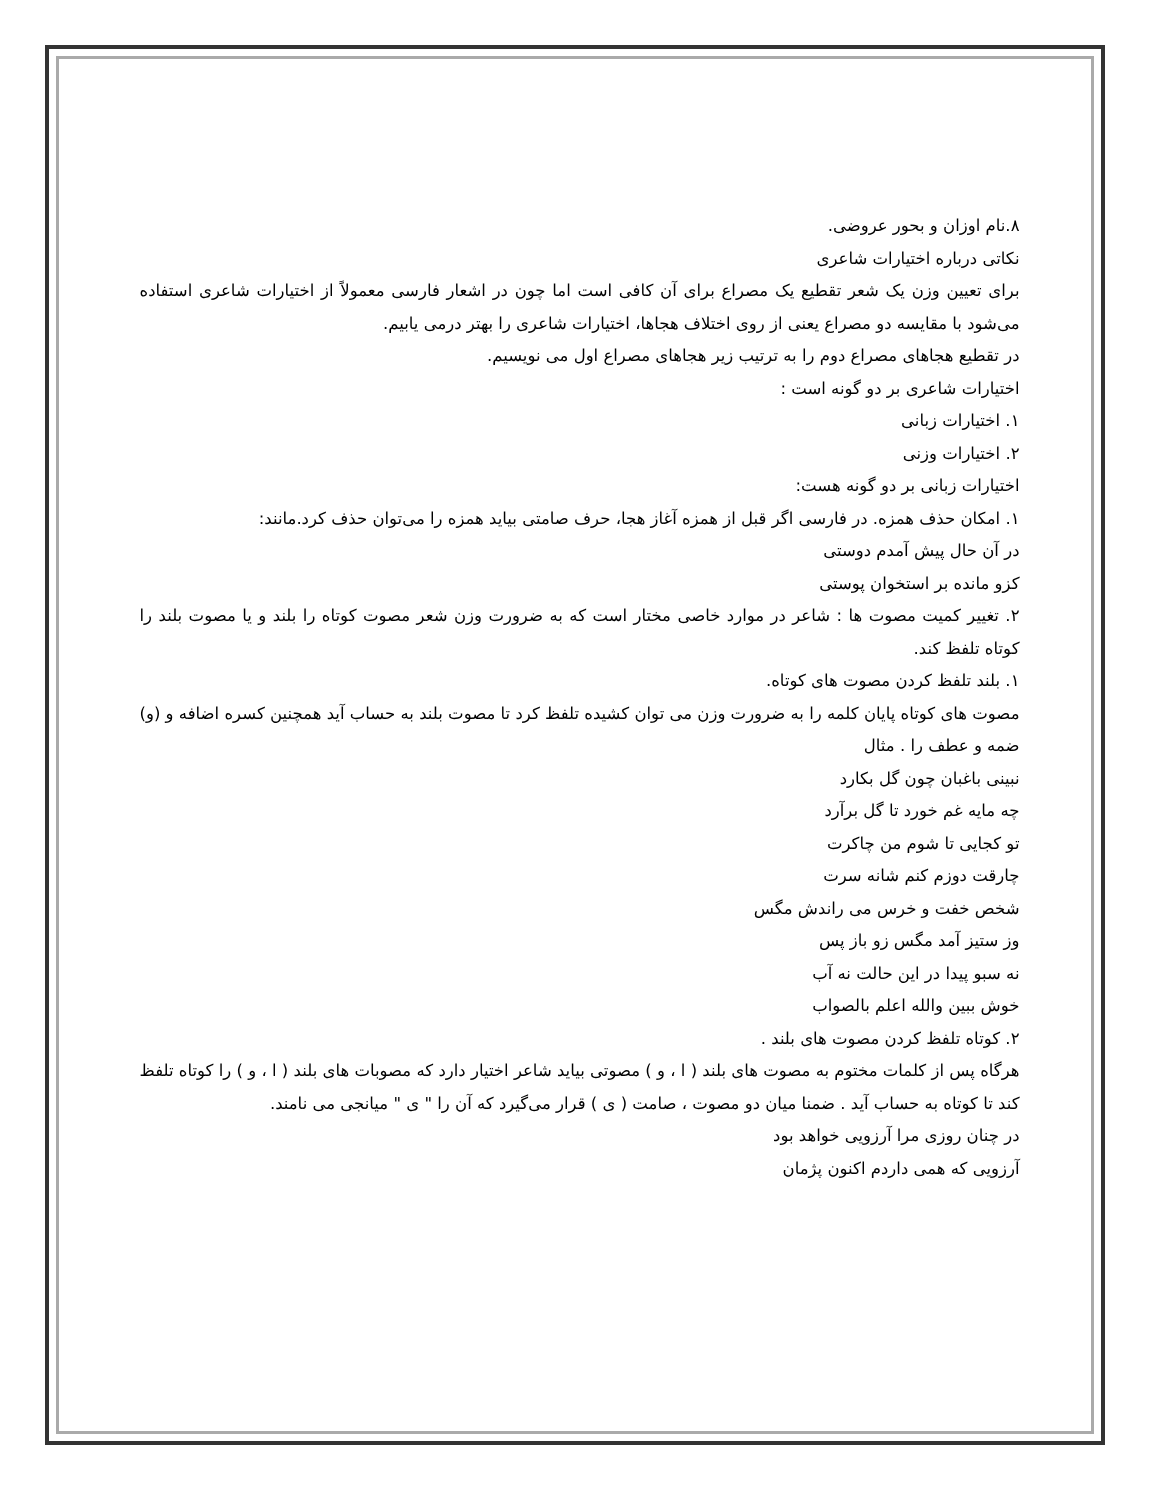۸.نام اوزان و بحور عروضی.
نکاتی درباره اختیارات شاعری
برای تعیین وزن یک شعر تقطیع یک مصراع برای آن کافی است اما چون در اشعار فارسی معمولاً از اختیارات شاعری استفاده می‌شود با مقایسه دو مصراع یعنی از روی اختلاف هجاها، اختیارات شاعری را بهتر درمی یابیم.
در تقطیع هجاهای مصراع دوم را به ترتیب زیر هجاهای مصراع اول می نویسیم.
اختیارات شاعری بر دو گونه است :
۱. اختیارات زبانی
۲. اختیارات وزنی
اختیارات زبانی بر دو گونه هست:
۱. امکان حذف همزه. در فارسی اگر قبل از همزه آغاز هجا، حرف صامتی بیاید همزه را می‌توان حذف کرد.مانند:
در آن حال پیش آمدم دوستی
کزو مانده بر استخوان پوستی
۲. تغییر کمیت مصوت ها : شاعر در موارد خاصی مختار است که به ضرورت وزن شعر مصوت کوتاه را بلند و یا مصوت بلند را کوتاه تلفظ کند.
۱. بلند تلفظ کردن مصوت های کوتاه.
مصوت های کوتاه پایان کلمه را به ضرورت وزن می توان کشیده تلفظ کرد تا مصوت بلند به حساب آید همچنین کسره اضافه و (و) ضمه و عطف را . مثال
نبینی باغبان چون گل بکارد
چه مایه غم خورد تا گل برآرد
تو کجایی تا شوم من چاکرت
چارقت دوزم کنم شانه سرت
شخص خفت و خرس می راندش مگس
وز ستیز آمد مگس زو باز پس
نه سبو پیدا در این حالت نه آب
خوش ببین والله اعلم بالصواب
۲. کوتاه تلفظ کردن مصوت های بلند .
هرگاه پس از کلمات مختوم به مصوت های بلند ( ا ، و ) مصوتی بیاید شاعر اختیار دارد که مصوبات های بلند ( ا ، و ) را کوتاه تلفظ کند تا کوتاه به حساب آید . ضمنا میان دو مصوت ، صامت ( ی ) قرار می‌گیرد که آن را " ی " میانجی می نامند.
در چنان روزی مرا آرزویی خواهد بود
آرزویی که همی داردم اکنون پژمان